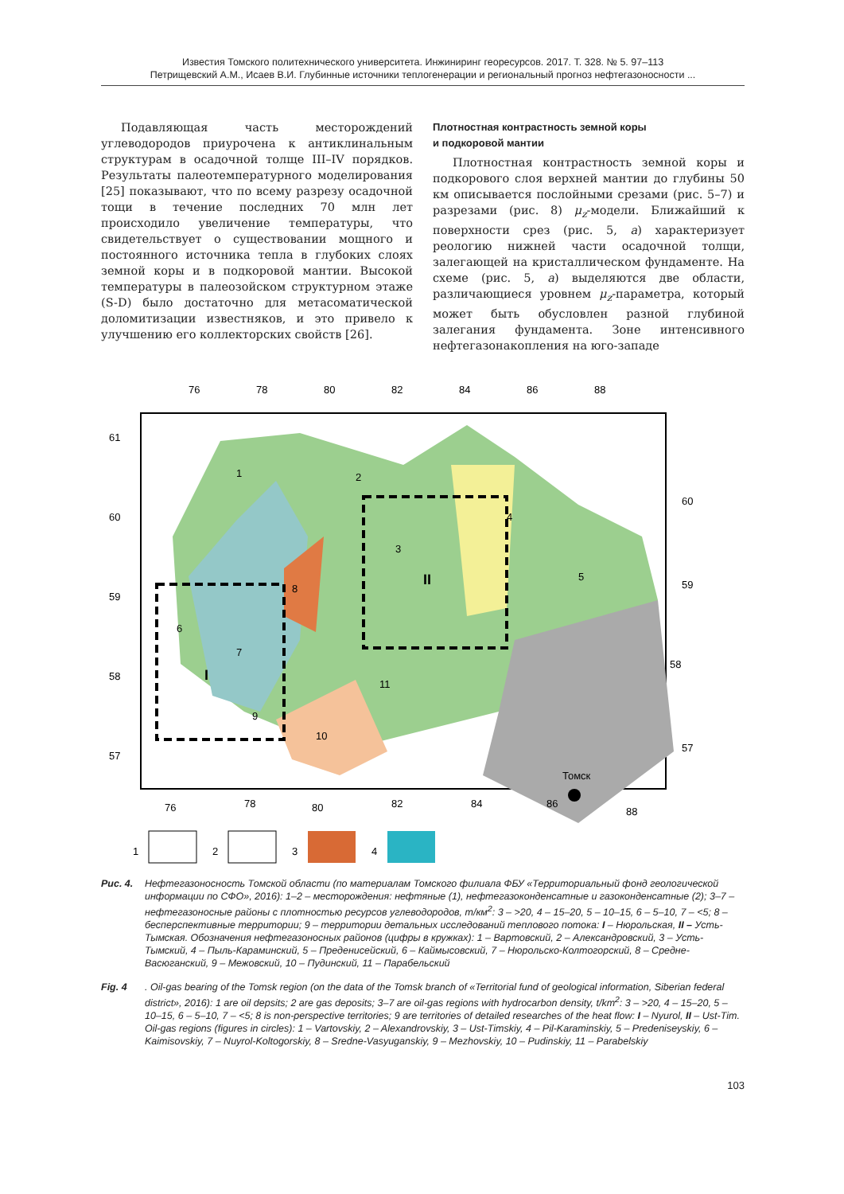Известия Томского политехнического университета. Инжиниринг георесурсов. 2017. Т. 328. № 5. 97–113
Петрищевский А.М., Исаев В.И. Глубинные источники теплогенерации и региональный прогноз нефтегазоносности ...
Подавляющая часть месторождений углеводородов приурочена к антиклинальным структурам в осадочной толще III–IV порядков. Результаты палеотемпературного моделирования [25] показывают, что по всему разрезу осадочной тощи в течение последних 70 млн лет происходило увеличение температуры, что свидетельствует о существовании мощного и постоянного источника тепла в глубоких слоях земной коры и в подкоровой мантии. Высокой температуры в палеозойском структурном этаже (S-D) было достаточно для метасоматической доломитизации известняков, и это привело к улучшению его коллекторских свойств [26].
Плотностная контрастность земной коры
и подкоровой мантии
Плотностная контрастность земной коры и подкорового слоя верхней мантии до глубины 50 км описывается послойными срезами (рис. 5–7) и разрезами (рис. 8) μ<sub>z</sub>-модели. Ближайший к поверхности срез (рис. 5, а) характеризует реологию нижней части осадочной толщи, залегающей на кристаллическом фундаменте. На схеме (рис. 5, а) выделяются две области, различающиеся уровнем μ<sub>z</sub>-параметра, который может быть обусловлен разной глубиной залегания фундамента. Зоне интенсивного нефтегазонакопления на юго-западе
76
78
80
82
84
86
88
61
60
59
58
57
60
59
58
57
1
2
3
4
5
6
7
8
9
10
11
II
I
Томск
76
78
80
82
84
86
88
1
2
3
4
Рис. 4. Нефтегазоносность Томской области (по материалам Томского филиала ФБУ «Территориальный фонд геологической информации по СФО», 2016): 1–2 – месторождения: нефтяные (1), нефтегазоконденсатные и газоконденсатные (2); 3–7 – нефтегазоносные районы с плотностью ресурсов углеводородов, т/км<sup>2</sup>: 3 – >20, 4 – 15–20, 5 – 10–15, 6 – 5–10, 7 – <5; 8 – бесперспективные территории; 9 – территории детальных исследований теплового потока: I – Нюрольская, II – Усть-Тымская. Обозначения нефтегазоносных районов (цифры в кружках): 1 – Вартовский, 2 – Александровский, 3 – Усть-Тымский, 4 – Пыль-Караминский, 5 – Предениcейский, 6 – Каймысовский, 7 – Нюрольско-Колтогорский, 8 – Средне-Васюганский, 9 – Межовский, 10 – Пудинский, 11 – Парабельский
Fig. 4. Oil-gas bearing of the Tomsk region (on the data of the Tomsk branch of «Territorial fund of geological information, Siberian federal district», 2016): 1 are oil depsits; 2 are gas deposits; 3–7 are oil-gas regions with hydrocarbon density, t/km<sup>2</sup>: 3 – >20, 4 – 15–20, 5 – 10–15, 6 – 5–10, 7 – <5; 8 is non-perspective territories; 9 are territories of detailed researches of the heat flow: I – Nyurol, II – Ust-Tim. Oil-gas regions (figures in circles): 1 – Vartovskiy, 2 – Alexandrovskiy, 3 – Ust-Timskiy, 4 – Pil-Karaminskiy, 5 – Predeniseyskiy, 6 – Kaimisovskiy, 7 – Nuyrol-Koltogorskiy, 8 – Sredne-Vasyuganskiy, 9 – Mezhovskiy, 10 – Pudinskiy, 11 – Parabelskiy
103